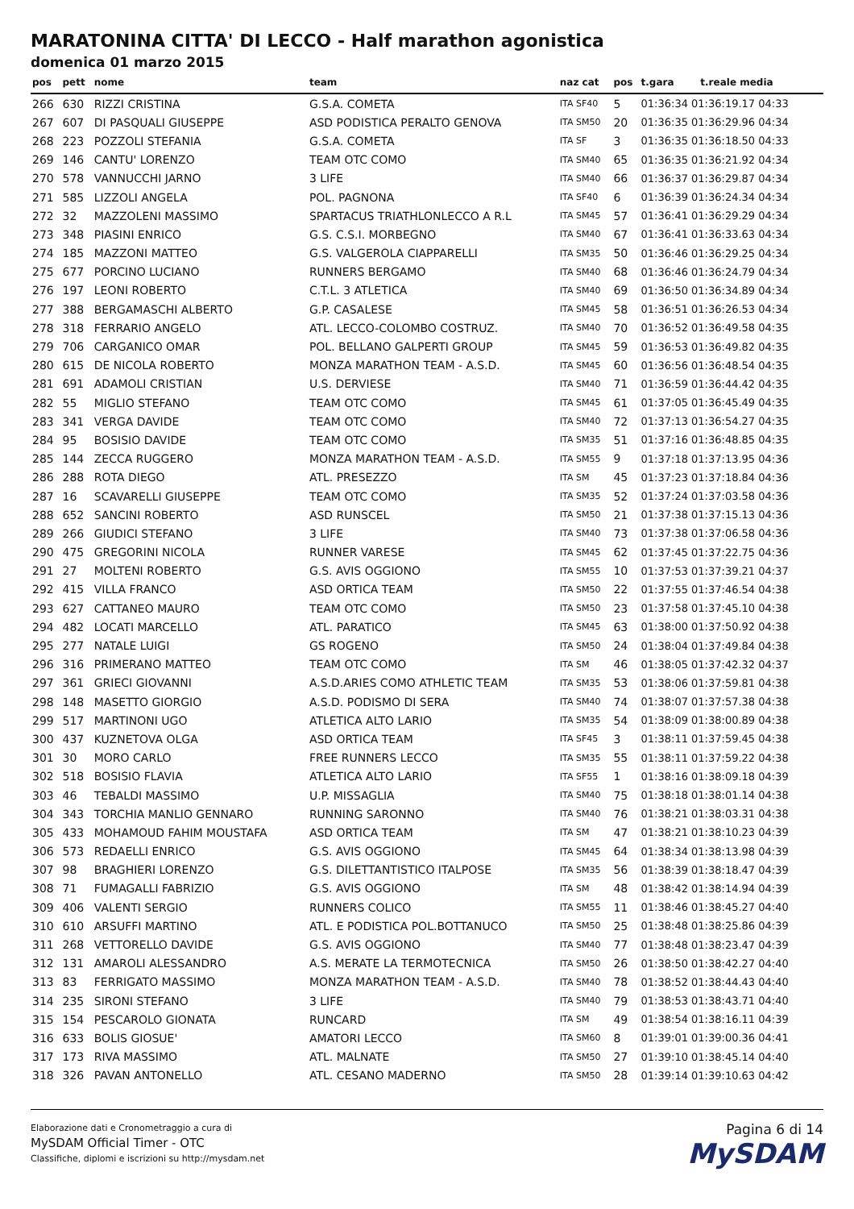MARATONINA CITTA' DI LECCO - Half marathon agonistica
domenica 01 marzo 2015
| pos | pett | nome | team | naz cat | pos | t.gara | t.reale media |
| --- | --- | --- | --- | --- | --- | --- | --- |
| 266 | 630 | RIZZI CRISTINA | G.S.A. COMETA | ITA SF40 | 5 | 01:36:34 01:36:19.17 04:33 | |
| 267 | 607 | DI PASQUALI GIUSEPPE | ASD PODISTICA PERALTO GENOVA | ITA SM50 | 20 | 01:36:35 01:36:29.96 04:34 | |
| 268 | 223 | POZZOLI STEFANIA | G.S.A. COMETA | ITA SF | 3 | 01:36:35 01:36:18.50 04:33 | |
| 269 | 146 | CANTU' LORENZO | TEAM OTC COMO | ITA SM40 | 65 | 01:36:35 01:36:21.92 04:34 | |
| 270 | 578 | VANNUCCHI JARNO | 3 LIFE | ITA SM40 | 66 | 01:36:37 01:36:29.87 04:34 | |
| 271 | 585 | LIZZOLI ANGELA | POL. PAGNONA | ITA SF40 | 6 | 01:36:39 01:36:24.34 04:34 | |
| 272 | 32 | MAZZOLENI MASSIMO | SPARTACUS TRIATHLONLECCO A R.L | ITA SM45 | 57 | 01:36:41 01:36:29.29 04:34 | |
| 273 | 348 | PIASINI ENRICO | G.S. C.S.I. MORBEGNO | ITA SM40 | 67 | 01:36:41 01:36:33.63 04:34 | |
| 274 | 185 | MAZZONI MATTEO | G.S. VALGEROLA CIAPPARELLI | ITA SM35 | 50 | 01:36:46 01:36:29.25 04:34 | |
| 275 | 677 | PORCINO LUCIANO | RUNNERS BERGAMO | ITA SM40 | 68 | 01:36:46 01:36:24.79 04:34 | |
| 276 | 197 | LEONI ROBERTO | C.T.L. 3 ATLETICA | ITA SM40 | 69 | 01:36:50 01:36:34.89 04:34 | |
| 277 | 388 | BERGAMASCHI ALBERTO | G.P. CASALESE | ITA SM45 | 58 | 01:36:51 01:36:26.53 04:34 | |
| 278 | 318 | FERRARIO ANGELO | ATL. LECCO-COLOMBO COSTRUZ. | ITA SM40 | 70 | 01:36:52 01:36:49.58 04:35 | |
| 279 | 706 | CARGANICO OMAR | POL. BELLANO GALPERTI GROUP | ITA SM45 | 59 | 01:36:53 01:36:49.82 04:35 | |
| 280 | 615 | DE NICOLA ROBERTO | MONZA MARATHON TEAM - A.S.D. | ITA SM45 | 60 | 01:36:56 01:36:48.54 04:35 | |
| 281 | 691 | ADAMOLI CRISTIAN | U.S. DERVIESE | ITA SM40 | 71 | 01:36:59 01:36:44.42 04:35 | |
| 282 | 55 | MIGLIO STEFANO | TEAM OTC COMO | ITA SM45 | 61 | 01:37:05 01:36:45.49 04:35 | |
| 283 | 341 | VERGA DAVIDE | TEAM OTC COMO | ITA SM40 | 72 | 01:37:13 01:36:54.27 04:35 | |
| 284 | 95 | BOSISIO DAVIDE | TEAM OTC COMO | ITA SM35 | 51 | 01:37:16 01:36:48.85 04:35 | |
| 285 | 144 | ZECCA RUGGERO | MONZA MARATHON TEAM - A.S.D. | ITA SM55 | 9 | 01:37:18 01:37:13.95 04:36 | |
| 286 | 288 | ROTA DIEGO | ATL. PRESEZZO | ITA SM | 45 | 01:37:23 01:37:18.84 04:36 | |
| 287 | 16 | SCAVARELLI GIUSEPPE | TEAM OTC COMO | ITA SM35 | 52 | 01:37:24 01:37:03.58 04:36 | |
| 288 | 652 | SANCINI ROBERTO | ASD RUNSCEL | ITA SM50 | 21 | 01:37:38 01:37:15.13 04:36 | |
| 289 | 266 | GIUDICI STEFANO | 3 LIFE | ITA SM40 | 73 | 01:37:38 01:37:06.58 04:36 | |
| 290 | 475 | GREGORINI NICOLA | RUNNER VARESE | ITA SM45 | 62 | 01:37:45 01:37:22.75 04:36 | |
| 291 | 27 | MOLTENI ROBERTO | G.S. AVIS OGGIONO | ITA SM55 | 10 | 01:37:53 01:37:39.21 04:37 | |
| 292 | 415 | VILLA FRANCO | ASD ORTICA TEAM | ITA SM50 | 22 | 01:37:55 01:37:46.54 04:38 | |
| 293 | 627 | CATTANEO MAURO | TEAM OTC COMO | ITA SM50 | 23 | 01:37:58 01:37:45.10 04:38 | |
| 294 | 482 | LOCATI MARCELLO | ATL. PARATICO | ITA SM45 | 63 | 01:38:00 01:37:50.92 04:38 | |
| 295 | 277 | NATALE LUIGI | GS ROGENO | ITA SM50 | 24 | 01:38:04 01:37:49.84 04:38 | |
| 296 | 316 | PRIMERANO MATTEO | TEAM OTC COMO | ITA SM | 46 | 01:38:05 01:37:42.32 04:37 | |
| 297 | 361 | GRIECI GIOVANNI | A.S.D.ARIES COMO ATHLETIC TEAM | ITA SM35 | 53 | 01:38:06 01:37:59.81 04:38 | |
| 298 | 148 | MASETTO GIORGIO | A.S.D. PODISMO DI SERA | ITA SM40 | 74 | 01:38:07 01:37:57.38 04:38 | |
| 299 | 517 | MARTINONI UGO | ATLETICA ALTO LARIO | ITA SM35 | 54 | 01:38:09 01:38:00.89 04:38 | |
| 300 | 437 | KUZNETOVA OLGA | ASD ORTICA TEAM | ITA SF45 | 3 | 01:38:11 01:37:59.45 04:38 | |
| 301 | 30 | MORO CARLO | FREE RUNNERS LECCO | ITA SM35 | 55 | 01:38:11 01:37:59.22 04:38 | |
| 302 | 518 | BOSISIO FLAVIA | ATLETICA ALTO LARIO | ITA SF55 | 1 | 01:38:16 01:38:09.18 04:39 | |
| 303 | 46 | TEBALDI MASSIMO | U.P. MISSAGLIA | ITA SM40 | 75 | 01:38:18 01:38:01.14 04:38 | |
| 304 | 343 | TORCHIA MANLIO GENNARO | RUNNING SARONNO | ITA SM40 | 76 | 01:38:21 01:38:03.31 04:38 | |
| 305 | 433 | MOHAMOUD FAHIM MOUSTAFA | ASD ORTICA TEAM | ITA SM | 47 | 01:38:21 01:38:10.23 04:39 | |
| 306 | 573 | REDAELLI ENRICO | G.S. AVIS OGGIONO | ITA SM45 | 64 | 01:38:34 01:38:13.98 04:39 | |
| 307 | 98 | BRAGHIERI LORENZO | G.S. DILETTANTISTICO ITALPOSE | ITA SM35 | 56 | 01:38:39 01:38:18.47 04:39 | |
| 308 | 71 | FUMAGALLI FABRIZIO | G.S. AVIS OGGIONO | ITA SM | 48 | 01:38:42 01:38:14.94 04:39 | |
| 309 | 406 | VALENTI SERGIO | RUNNERS COLICO | ITA SM55 | 11 | 01:38:46 01:38:45.27 04:40 | |
| 310 | 610 | ARSUFFI MARTINO | ATL. E PODISTICA POL.BOTTANUCO | ITA SM50 | 25 | 01:38:48 01:38:25.86 04:39 | |
| 311 | 268 | VETTORELLO DAVIDE | G.S. AVIS OGGIONO | ITA SM40 | 77 | 01:38:48 01:38:23.47 04:39 | |
| 312 | 131 | AMAROLI ALESSANDRO | A.S. MERATE LA TERMOTECNICA | ITA SM50 | 26 | 01:38:50 01:38:42.27 04:40 | |
| 313 | 83 | FERRIGATO MASSIMO | MONZA MARATHON TEAM - A.S.D. | ITA SM40 | 78 | 01:38:52 01:38:44.43 04:40 | |
| 314 | 235 | SIRONI STEFANO | 3 LIFE | ITA SM40 | 79 | 01:38:53 01:38:43.71 04:40 | |
| 315 | 154 | PESCAROLO GIONATA | RUNCARD | ITA SM | 49 | 01:38:54 01:38:16.11 04:39 | |
| 316 | 633 | BOLIS GIOSUE' | AMATORI LECCO | ITA SM60 | 8 | 01:39:01 01:39:00.36 04:41 | |
| 317 | 173 | RIVA MASSIMO | ATL. MALNATE | ITA SM50 | 27 | 01:39:10 01:38:45.14 04:40 | |
| 318 | 326 | PAVAN ANTONELLO | ATL. CESANO MADERNO | ITA SM50 | 28 | 01:39:14 01:39:10.63 04:42 | |
Elaborazione dati e Cronometraggio a cura di
MySDAM Official Timer - OTC
Classifiche, diplomi e iscrizioni su http://mysdam.net
Pagina 6 di 14
MySDAM